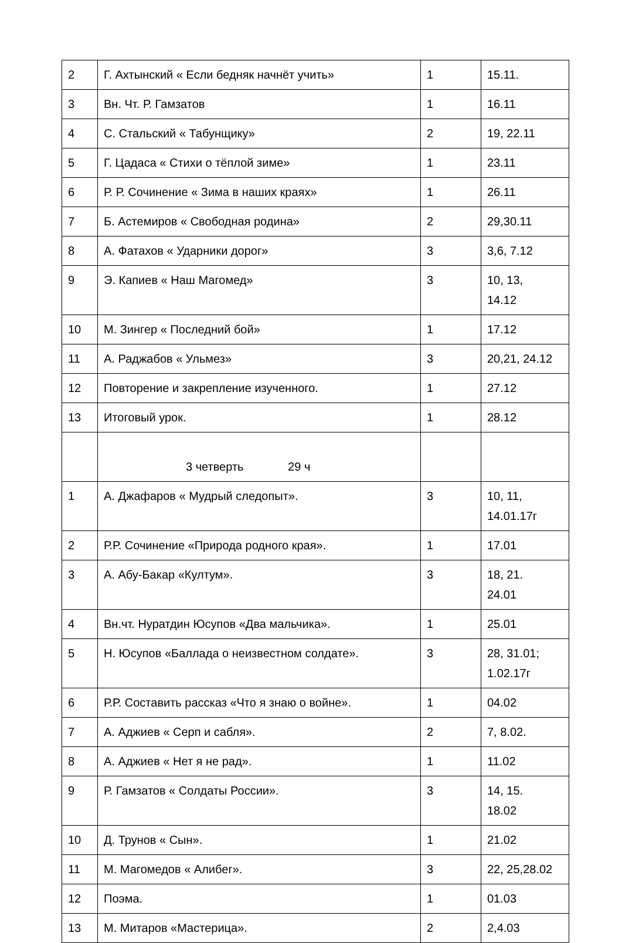| 2 | Г. Ахтынский « Если бедняк начнёт учить» | 1 | 15.11. |
| 3 | Вн. Чт. Р. Гамзатов | 1 | 16.11 |
| 4 | С. Стальский « Табунщику» | 2 | 19, 22.11 |
| 5 | Г. Цадаса « Стихи о тёплой зиме» | 1 | 23.11 |
| 6 | Р. Р. Сочинение « Зима в наших краях» | 1 | 26.11 |
| 7 | Б. Астемиров « Свободная родина» | 2 | 29,30.11 |
| 8 | А. Фатахов « Ударники дорог» | 3 | 3,6, 7.12 |
| 9 | Э. Капиев « Наш Магомед» | 3 | 10, 13, 14.12 |
| 10 | М. Зингер « Последний бой» | 1 | 17.12 |
| 11 | А. Раджабов « Ульмез» | 3 | 20,21, 24.12 |
| 12 | Повторение и закрепление изученного. | 1 | 27.12 |
| 13 | Итоговый урок. | 1 | 28.12 |
| | 3 четверть 29 ч | | |
| 1 | А. Джафаров « Мудрый следопыт». | 3 | 10, 11, 14.01.17г |
| 2 | Р.Р. Сочинение «Природа родного края». | 1 | 17.01 |
| 3 | А. Абу-Бакар «Култум». | 3 | 18, 21. 24.01 |
| 4 | Вн.чт. Нуратдин Юсупов «Два мальчика». | 1 | 25.01 |
| 5 | Н. Юсупов «Баллада о неизвестном солдате». | 3 | 28, 31.01; 1.02.17г |
| 6 | Р.Р. Составить рассказ «Что я знаю о войне». | 1 | 04.02 |
| 7 | А. Аджиев « Серп и сабля». | 2 | 7, 8.02. |
| 8 | А. Аджиев « Нет я не рад». | 1 | 11.02 |
| 9 | Р. Гамзатов « Солдаты России». | 3 | 14, 15. 18.02 |
| 10 | Д. Трунов « Сын». | 1 | 21.02 |
| 11 | М. Магомедов « Алибег». | 3 | 22, 25,28.02 |
| 12 | Поэма. | 1 | 01.03 |
| 13 | М. Митаров «Мастерица». | 2 | 2,4.03 |